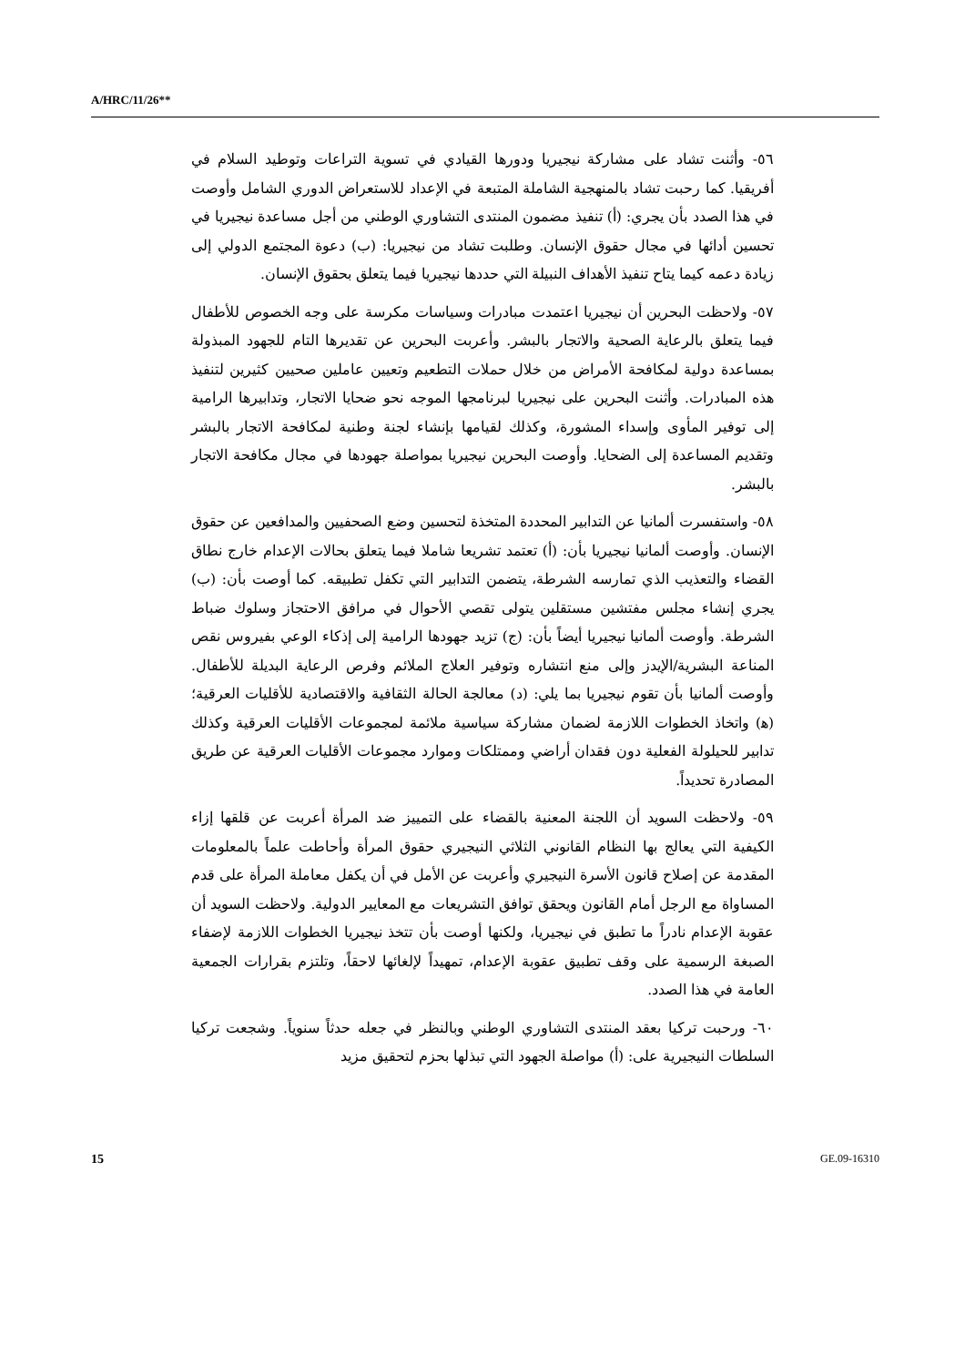A/HRC/11/26**
٥٦- وأثنت تشاد على مشاركة نيجيريا ودورها القيادي في تسوية التراعات وتوطيد السلام في أفريقيا. كما رحبت تشاد بالمنهجية الشاملة المتبعة في الإعداد للاستعراض الدوري الشامل وأوصت في هذا الصدد بأن يجري: (أ) تنفيذ مضمون المنتدى التشاوري الوطني من أجل مساعدة نيجيريا في تحسين أدائها في مجال حقوق الإنسان. وطلبت تشاد من نيجيريا: (ب) دعوة المجتمع الدولي إلى زيادة دعمه كيما يتاح تنفيذ الأهداف النبيلة التي حددها نيجيريا فيما يتعلق بحقوق الإنسان.
٥٧- ولاحظت البحرين أن نيجيريا اعتمدت مبادرات وسياسات مكرسة على وجه الخصوص للأطفال فيما يتعلق بالرعاية الصحية والاتجار بالبشر. وأعربت البحرين عن تقديرها التام للجهود المبذولة بمساعدة دولية لمكافحة الأمراض من خلال حملات التطعيم وتعيين عاملين صحيين كثيرين لتنفيذ هذه المبادرات. وأثنت البحرين على نيجيريا لبرنامجها الموجه نحو ضحايا الاتجار، وتدابيرها الرامية إلى توفير المأوى وإسداء المشورة، وكذلك لقيامها بإنشاء لجنة وطنية لمكافحة الاتجار بالبشر وتقديم المساعدة إلى الضحايا. وأوصت البحرين نيجيريا بمواصلة جهودها في مجال مكافحة الاتجار بالبشر.
٥٨- واستفسرت ألمانيا عن التدابير المحددة المتخذة لتحسين وضع الصحفيين والمدافعين عن حقوق الإنسان. وأوصت ألمانيا نيجيريا بأن: (أ) تعتمد تشريعا شاملا فيما يتعلق بحالات الإعدام خارج نطاق القضاء والتعذيب الذي تمارسه الشرطة، يتضمن التدابير التي تكفل تطبيقه. كما أوصت بأن: (ب) يجري إنشاء مجلس مفتشين مستقلين يتولى تقصي الأحوال في مرافق الاحتجاز وسلوك ضباط الشرطة. وأوصت ألمانيا نيجيريا أيضاً بأن: (ج) تزيد جهودها الرامية إلى إذكاء الوعي بفيروس نقص المناعة البشرية/الإيدز وإلى منع انتشاره وتوفير العلاج الملائم وفرص الرعاية البديلة للأطفال. وأوصت ألمانيا بأن تقوم نيجيريا بما يلي: (د) معالجة الحالة الثقافية والاقتصادية للأقليات العرقية؛ (ﻫ) واتخاذ الخطوات اللازمة لضمان مشاركة سياسية ملائمة لمجموعات الأقليات العرقية وكذلك تدابير للحيلولة الفعلية دون فقدان أراضي وممتلكات وموارد مجموعات الأقليات العرقية عن طريق المصادرة تحديداً.
٥٩- ولاحظت السويد أن اللجنة المعنية بالقضاء على التمييز ضد المرأة أعربت عن قلقها إزاء الكيفية التي يعالج بها النظام القانوني الثلاثي النيجيري حقوق المرأة وأحاطت علماً بالمعلومات المقدمة عن إصلاح قانون الأسرة النيجيري وأعربت عن الأمل في أن يكفل معاملة المرأة على قدم المساواة مع الرجل أمام القانون ويحقق توافق التشريعات مع المعايير الدولية. ولاحظت السويد أن عقوبة الإعدام نادراً ما تطبق في نيجيريا، ولكنها أوصت بأن تتخذ نيجيريا الخطوات اللازمة لإضفاء الصبغة الرسمية على وقف تطبيق عقوبة الإعدام، تمهيداً لإلغائها لاحقاً، وتلتزم بقرارات الجمعية العامة في هذا الصدد.
٦٠- ورحبت تركيا بعقد المنتدى التشاوري الوطني وبالنظر في جعله حدثاً سنوياً. وشجعت تركيا السلطات النيجيرية على: (أ) مواصلة الجهود التي تبذلها بحزم لتحقيق مزيد
15 GE.09-16310